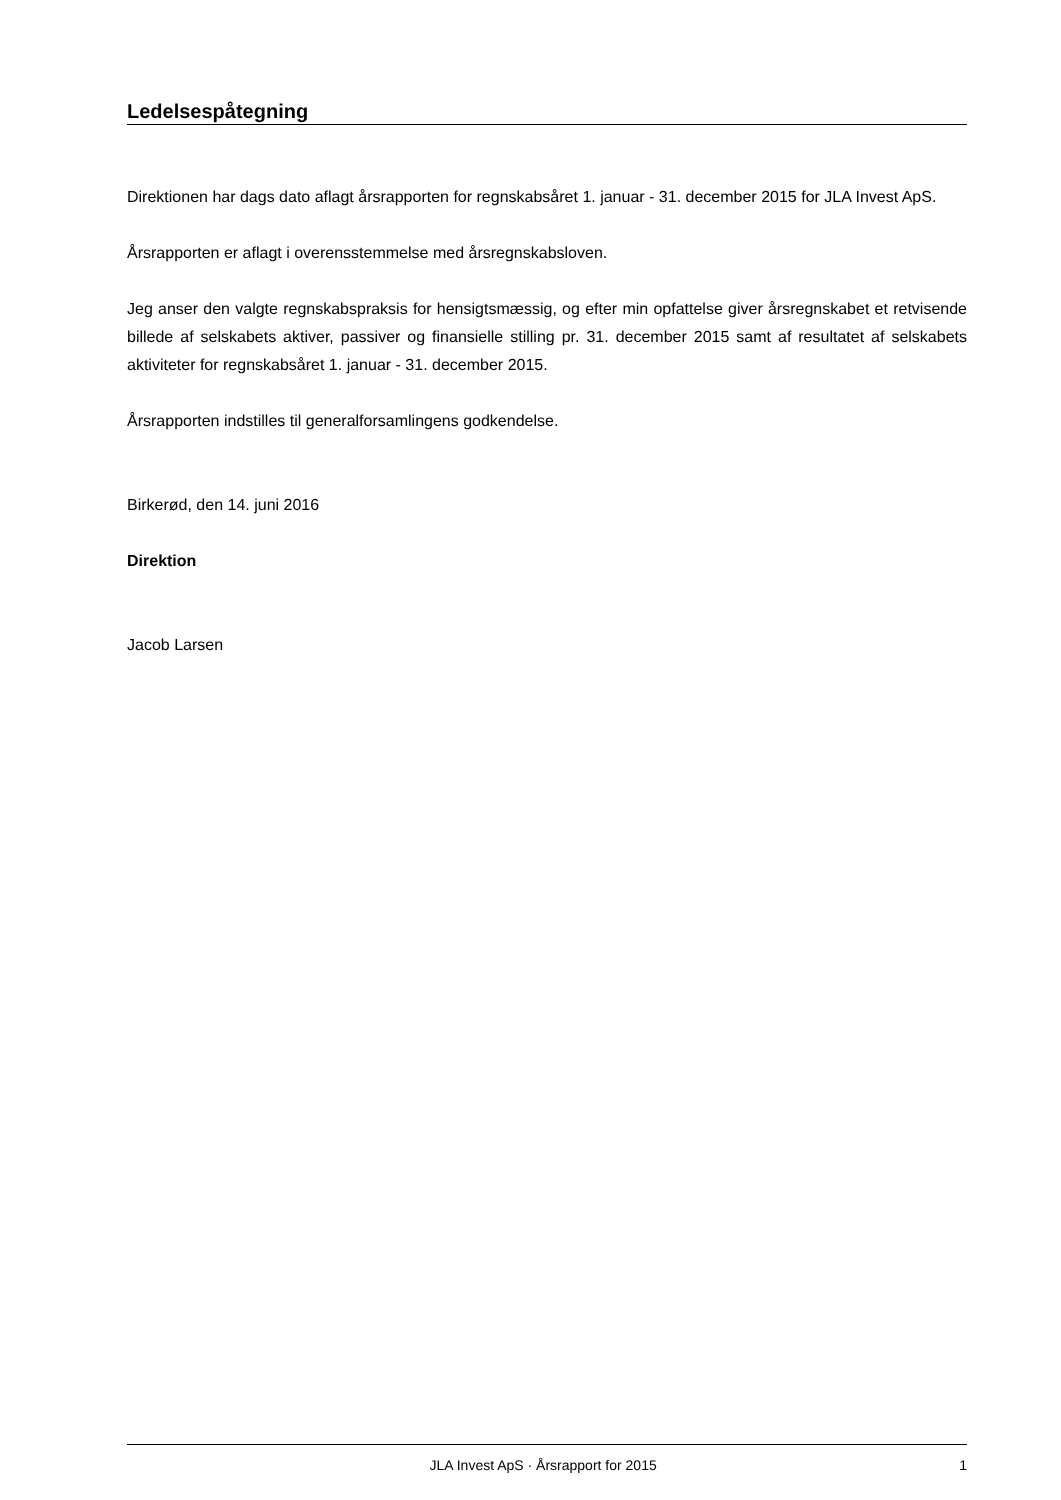Ledelsespåtegning
Direktionen har dags dato aflagt årsrapporten for regnskabsåret 1. januar - 31. december 2015 for JLA Invest ApS.
Årsrapporten er aflagt i overensstemmelse med årsregnskabsloven.
Jeg anser den valgte regnskabspraksis for hensigtsmæssig, og efter min opfattelse giver årsregnskabet et retvisende billede af selskabets aktiver, passiver og finansielle stilling pr. 31. december 2015 samt af resultatet af selskabets aktiviteter for regnskabsåret 1. januar - 31. december 2015.
Årsrapporten indstilles til generalforsamlingens godkendelse.
Birkerød, den 14. juni 2016
Direktion
Jacob Larsen
JLA Invest ApS · Årsrapport for 2015 1